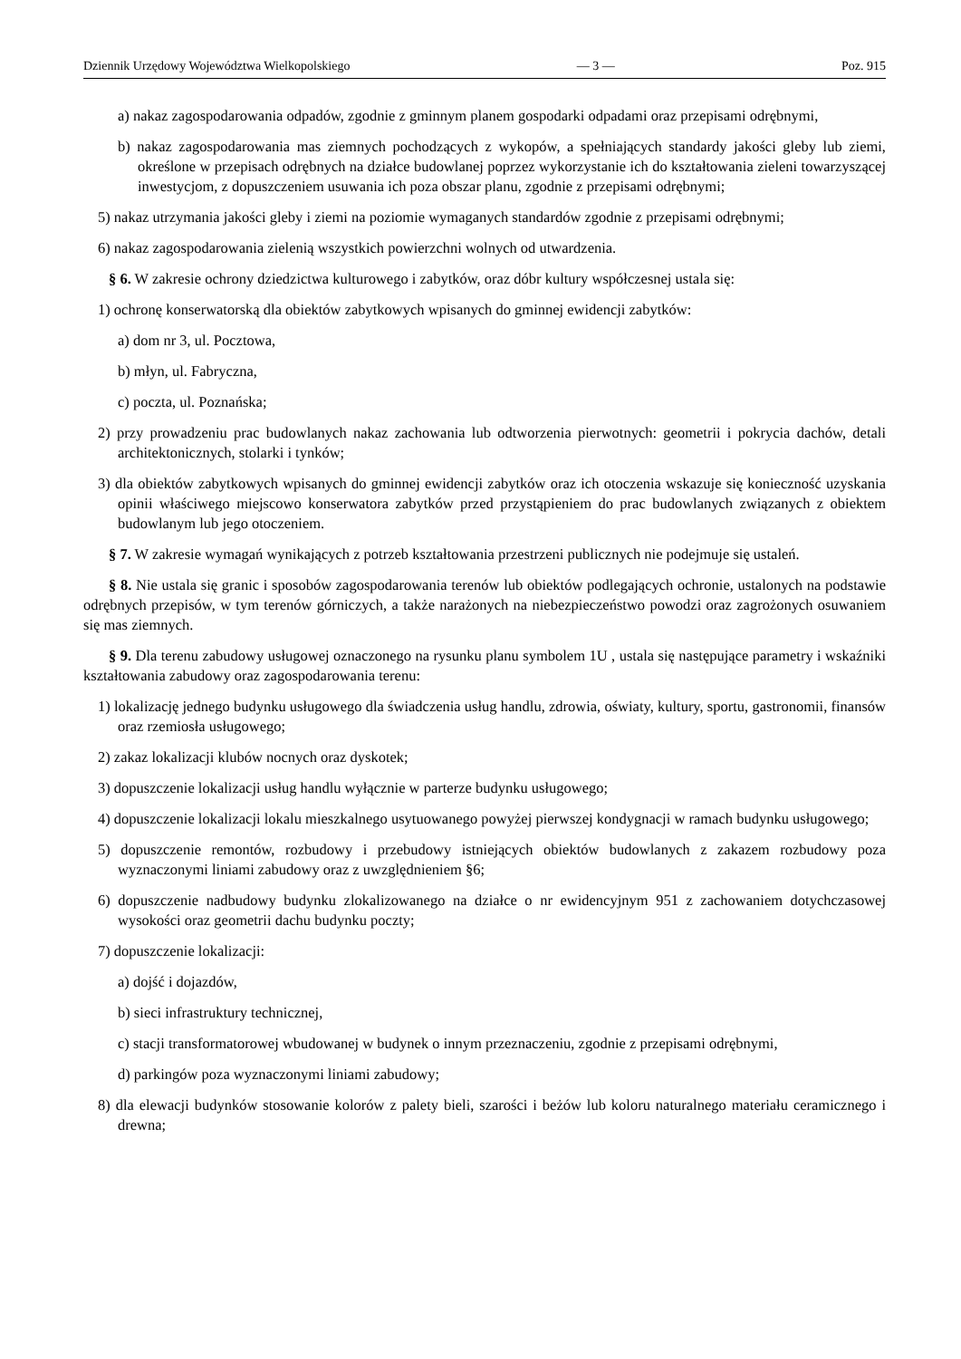Dziennik Urzędowy Województwa Wielkopolskiego — 3 — Poz. 915
a) nakaz zagospodarowania odpadów, zgodnie z gminnym planem gospodarki odpadami oraz przepisami odrębnymi,
b) nakaz zagospodarowania mas ziemnych pochodzących z wykopów, a spełniających standardy jakości gleby lub ziemi, określone w przepisach odrębnych na działce budowlanej poprzez wykorzystanie ich do kształtowania zieleni towarzyszącej inwestycjom, z dopuszczeniem usuwania ich poza obszar planu, zgodnie z przepisami odrębnymi;
5) nakaz utrzymania jakości gleby i ziemi na poziomie wymaganych standardów zgodnie z przepisami odrębnymi;
6) nakaz zagospodarowania zielenią wszystkich powierzchni wolnych od utwardzenia.
§ 6. W zakresie ochrony dziedzictwa kulturowego i zabytków, oraz dóbr kultury współczesnej ustala się:
1) ochronę konserwatorską dla obiektów zabytkowych wpisanych do gminnej ewidencji zabytków:
a) dom nr 3, ul. Pocztowa,
b) młyn, ul. Fabryczna,
c) poczta, ul. Poznańska;
2) przy prowadzeniu prac budowlanych nakaz zachowania lub odtworzenia pierwotnych: geometrii i pokrycia dachów, detali architektonicznych, stolarki i tynków;
3) dla obiektów zabytkowych wpisanych do gminnej ewidencji zabytków oraz ich otoczenia wskazuje się konieczność uzyskania opinii właściwego miejscowo konserwatora zabytków przed przystąpieniem do prac budowlanych związanych z obiektem budowlanym lub jego otoczeniem.
§ 7. W zakresie wymagań wynikających z potrzeb kształtowania przestrzeni publicznych nie podejmuje się ustaleń.
§ 8. Nie ustala się granic i sposobów zagospodarowania terenów lub obiektów podlegających ochronie, ustalonych na podstawie odrębnych przepisów, w tym terenów górniczych, a także narażonych na niebezpieczeństwo powodzi oraz zagrożonych osuwaniem się mas ziemnych.
§ 9. Dla terenu zabudowy usługowej oznaczonego na rysunku planu symbolem 1U , ustala się następujące parametry i wskaźniki kształtowania zabudowy oraz zagospodarowania terenu:
1) lokalizację jednego budynku usługowego dla świadczenia usług handlu, zdrowia, oświaty, kultury, sportu, gastronomii, finansów oraz rzemiosła usługowego;
2) zakaz lokalizacji klubów nocnych oraz dyskotek;
3) dopuszczenie lokalizacji usług handlu wyłącznie w parterze budynku usługowego;
4) dopuszczenie lokalizacji lokalu mieszkalnego usytuowanego powyżej pierwszej kondygnacji w ramach budynku usługowego;
5) dopuszczenie remontów, rozbudowy i przebudowy istniejących obiektów budowlanych z zakazem rozbudowy poza wyznaczonymi liniami zabudowy oraz z uwzględnieniem §6;
6) dopuszczenie nadbudowy budynku zlokalizowanego na działce o nr ewidencyjnym 951 z zachowaniem dotychczasowej wysokości oraz geometrii dachu budynku poczty;
7) dopuszczenie lokalizacji:
a) dojść i dojazdów,
b) sieci infrastruktury technicznej,
c) stacji transformatorowej wbudowanej w budynek o innym przeznaczeniu, zgodnie z przepisami odrębnymi,
d) parkingów poza wyznaczonymi liniami zabudowy;
8) dla elewacji budynków stosowanie kolorów z palety bieli, szarości i beżów lub koloru naturalnego materiału ceramicznego i drewna;